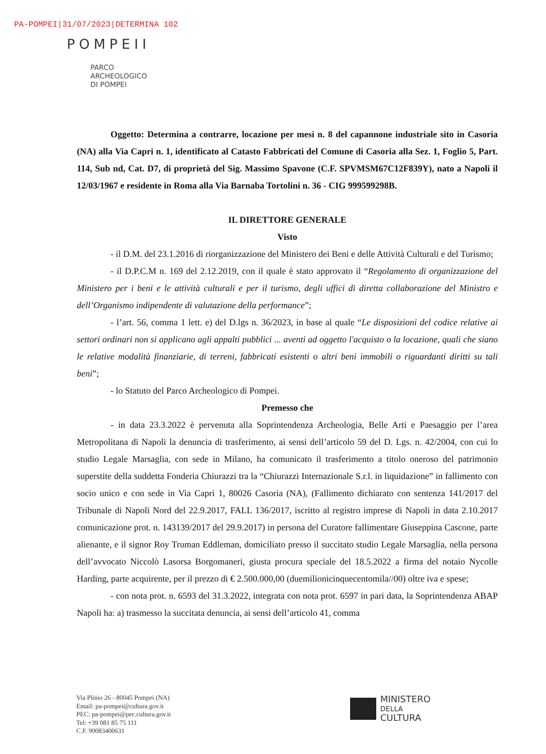PA-POMPEI|31/07/2023|DETERMINA 102
POMPEII
PARCO
ARCHEOLOGICO
DI POMPEI
Oggetto: Determina a contrarre, locazione per mesi n. 8 del capannone industriale sito in Casoria (NA) alla Via Capri n. 1, identificato al Catasto Fabbricati del Comune di Casoria alla Sez. 1, Foglio 5, Part. 114, Sub nd, Cat. D7, di proprietà del Sig. Massimo Spavone (C.F. SPVMSM67C12F839Y), nato a Napoli il 12/03/1967 e residente in Roma alla Via Barnaba Tortolini n. 36 - CIG 999599298B.
IL DIRETTORE GENERALE
Visto
- il D.M. del 23.1.2016 di riorganizzazione del Ministero dei Beni e delle Attività Culturali e del Turismo;
- il D.P.C.M n. 169 del 2.12.2019, con il quale è stato approvato il “Regolamento di organizzazione del Ministero per i beni e le attività culturali e per il turismo, degli uffici di diretta collaborazione del Ministro e dell’Organismo indipendente di valutazione della performance”;
- l’art. 56, comma 1 lett. e) del D.lgs n. 36/2023, in base al quale “Le disposizioni del codice relative ai settori ordinari non si applicano agli appalti pubblici ... aventi ad oggetto l'acquisto o la locazione, quali che siano le relative modalità finanziarie, di terreni, fabbricati esistenti o altri beni immobili o riguardanti diritti su tali beni”;
- lo Statuto del Parco Archeologico di Pompei.
Premesso che
- in data 23.3.2022 è pervenuta alla Soprintendenza Archeologia, Belle Arti e Paesaggio per l’area Metropolitana di Napoli la denuncia di trasferimento, ai sensi dell’articolo 59 del D. Lgs. n. 42/2004, con cui lo studio Legale Marsaglia, con sede in Milano, ha comunicato il trasferimento a titolo oneroso del patrimonio superstite della suddetta Fonderia Chiurazzi tra la “Chiurazzi Internazionale S.r.l. in liquidazione” in fallimento con socio unico e con sede in Via Capri 1, 80026 Casoria (NA), (Fallimento dichiarato con sentenza 141/2017 del Tribunale di Napoli Nord del 22.9.2017, FALL 136/2017, iscritto al registro imprese di Napoli in data 2.10.2017 comunicazione prot. n. 143139/2017 del 29.9.2017) in persona del Curatore fallimentare Giuseppina Cascone, parte alienante, e il signor Roy Truman Eddleman, domiciliato presso il succitato studio Legale Marsaglia, nella persona dell’avvocato Niccolò Lasorsa Borgomaneri, giusta procura speciale del 18.5.2022 a firma del notaio Nycolle Harding, parte acquirente, per il prezzo di € 2.500.000,00 (duemilionicinquecentomila//00) oltre iva e spese;
- con nota prot. n. 6593 del 31.3.2022, integrata con nota prot. 6597 in pari data, la Soprintendenza ABAP Napoli ha: a) trasmesso la succitata denuncia, ai sensi dell’articolo 41, comma
Via Plinio 26 - 80045 Pompei (NA)
Email: pa-pompei@cultura.gov.it
PEC: pa-pompei@pec.cultura.gov.it
Tel: +39 081 85 75 111
C.F. 90083400631
MINISTERO
DELLA
CULTURA